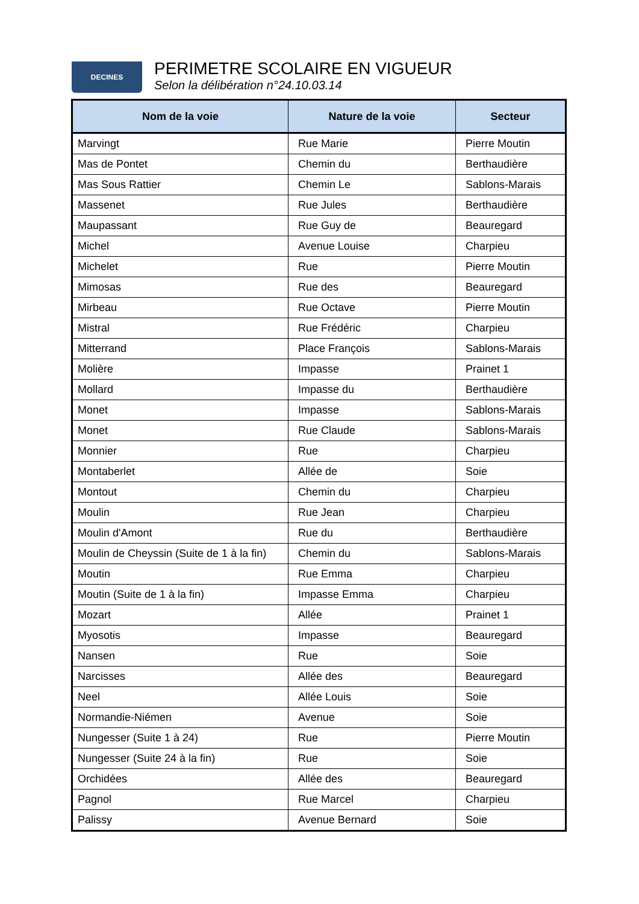DECINES
PERIMETRE SCOLAIRE EN VIGUEUR
Selon la délibération n°24.10.03.14
| Nom de la voie | Nature de la voie | Secteur |
| --- | --- | --- |
| Marvingt | Rue Marie | Pierre Moutin |
| Mas de Pontet | Chemin du | Berthaudière |
| Mas Sous Rattier | Chemin Le | Sablons-Marais |
| Massenet | Rue Jules | Berthaudière |
| Maupassant | Rue Guy de | Beauregard |
| Michel | Avenue Louise | Charpieu |
| Michelet | Rue | Pierre Moutin |
| Mimosas | Rue des | Beauregard |
| Mirbeau | Rue Octave | Pierre Moutin |
| Mistral | Rue Frédéric | Charpieu |
| Mitterrand | Place François | Sablons-Marais |
| Molière | Impasse | Prainet 1 |
| Mollard | Impasse du | Berthaudière |
| Monet | Impasse | Sablons-Marais |
| Monet | Rue Claude | Sablons-Marais |
| Monnier | Rue | Charpieu |
| Montaberlet | Allée de | Soie |
| Montout | Chemin du | Charpieu |
| Moulin | Rue Jean | Charpieu |
| Moulin d'Amont | Rue du | Berthaudière |
| Moulin de Cheyssin (Suite de 1 à la fin) | Chemin du | Sablons-Marais |
| Moutin | Rue Emma | Charpieu |
| Moutin (Suite de 1 à la fin) | Impasse Emma | Charpieu |
| Mozart | Allée | Prainet 1 |
| Myosotis | Impasse | Beauregard |
| Nansen | Rue | Soie |
| Narcisses | Allée des | Beauregard |
| Neel | Allée Louis | Soie |
| Normandie-Niémen | Avenue | Soie |
| Nungesser (Suite 1 à 24) | Rue | Pierre Moutin |
| Nungesser (Suite 24 à la fin) | Rue | Soie |
| Orchidées | Allée des | Beauregard |
| Pagnol | Rue Marcel | Charpieu |
| Palissy | Avenue Bernard | Soie |